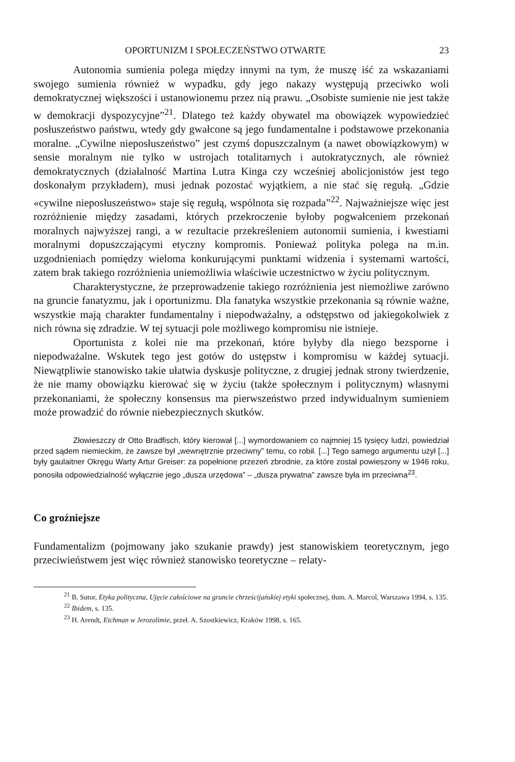OPORTUNIZM I SPOŁECZEŃSTWO OTWARTE 23
Autonomia sumienia polega między innymi na tym, że muszę iść za wskazaniami swojego sumienia również w wypadku, gdy jego nakazy występują przeciwko woli demokratycznej większości i ustanowionemu przez nią prawu. „Osobiste sumienie nie jest także w demokracji dyspozycyjne”<sup>21</sup>. Dlatego też każdy obywatel ma obowiązek wypowiedzieć posłuszeństwo państwu, wtedy gdy gwałcone są jego fundamentalne i podstawowe przekonania moralne. „Cywilne nieposłuszeństwo” jest czymś dopuszczalnym (a nawet obowiązkowym) w sensie moralnym nie tylko w ustrojach totalitarnych i autokratycznych, ale również demokratycznych (działalność Martina Lutra Kinga czy wcześniej abolicjonistów jest tego doskonałym przykładem), musi jednak pozostać wyjątkiem, a nie stać się regułą. „Gdzie «cywilne nieposłuszeństwo» staje się regułą, wspólnota się rozpada”<sup>22</sup>. Najważniejsze więc jest rozróżnienie między zasadami, których przekroczenie byłoby pogwałceniem przekonań moralnych najwyższej rangi, a w rezultacie przekreśleniem autonomii sumienia, i kwestiami moralnymi dopuszczającymi etyczny kompromis. Ponieważ polityka polega na m.in. uzgodnieniach pomiędzy wieloma konkurującymi punktami widzenia i systemami wartości, zatem brak takiego rozróżnienia uniemożliwia właściwie uczestnictwo w życiu politycznym.
Charakterystyczne, że przeprowadzenie takiego rozróżnienia jest niemożliwe zarówno na gruncie fanatyzmu, jak i oportunizmu. Dla fanatyka wszystkie przekonania są równie ważne, wszystkie mają charakter fundamentalny i niepodważalny, a odstępstwo od jakiegokolwiek z nich równa się zdradzie. W tej sytuacji pole możliwego kompromisu nie istnieje.
Oportunista z kolei nie ma przekonań, które byłyby dla niego bezsporne i niepodważalne. Wskutek tego jest gotów do ustępstw i kompromisu w każdej sytuacji. Niewątpliwie stanowisko takie ułatwia dyskusje polityczne, z drugiej jednak strony twierdzenie, że nie mamy obowiązku kierować się w życiu (także społecznym i politycznym) własnymi przekonaniami, że społeczny konsensus ma pierwszeństwo przed indywidualnym sumieniem może prowadzić do równie niebezpiecznych skutków.
Złowieszczy dr Otto Bradfisch, który kierował [...] wymordowaniem co najmniej 15 tysięcy ludzi, powiedział przed sądem niemieckim, że zawsze był „wewnętrznie przeciwny” temu, co robił. [...] Tego samego argumentu użył [...] były gaulaitner Okręgu Warty Artur Greiser: za popełnione przezeń zbrodnie, za które został powieszony w 1946 roku, ponosiła odpowiedzialność wyłącznie jego „dusza urzędowa” – „dusza prywatna” zawsze była im przeciwna<sup>23</sup>.
Co groźniejsze
Fundamentalizm (pojmowany jako szukanie prawdy) jest stanowiskiem teoretycznym, jego przeciwieństwem jest więc również stanowisko teoretyczne – relaty-
<sup>21</sup> B. Sutor, Etyka polityczna, Ujęcie całościowe na gruncie chrześcijańskiej etyki społecznej, tłum. A. Marcol, Warszawa 1994, s. 135.
<sup>22</sup> Ibidem, s. 135.
<sup>23</sup> H. Arendt, Eichman w Jerozolimie, przeł. A. Szostkiewicz, Kraków 1998, s. 165.